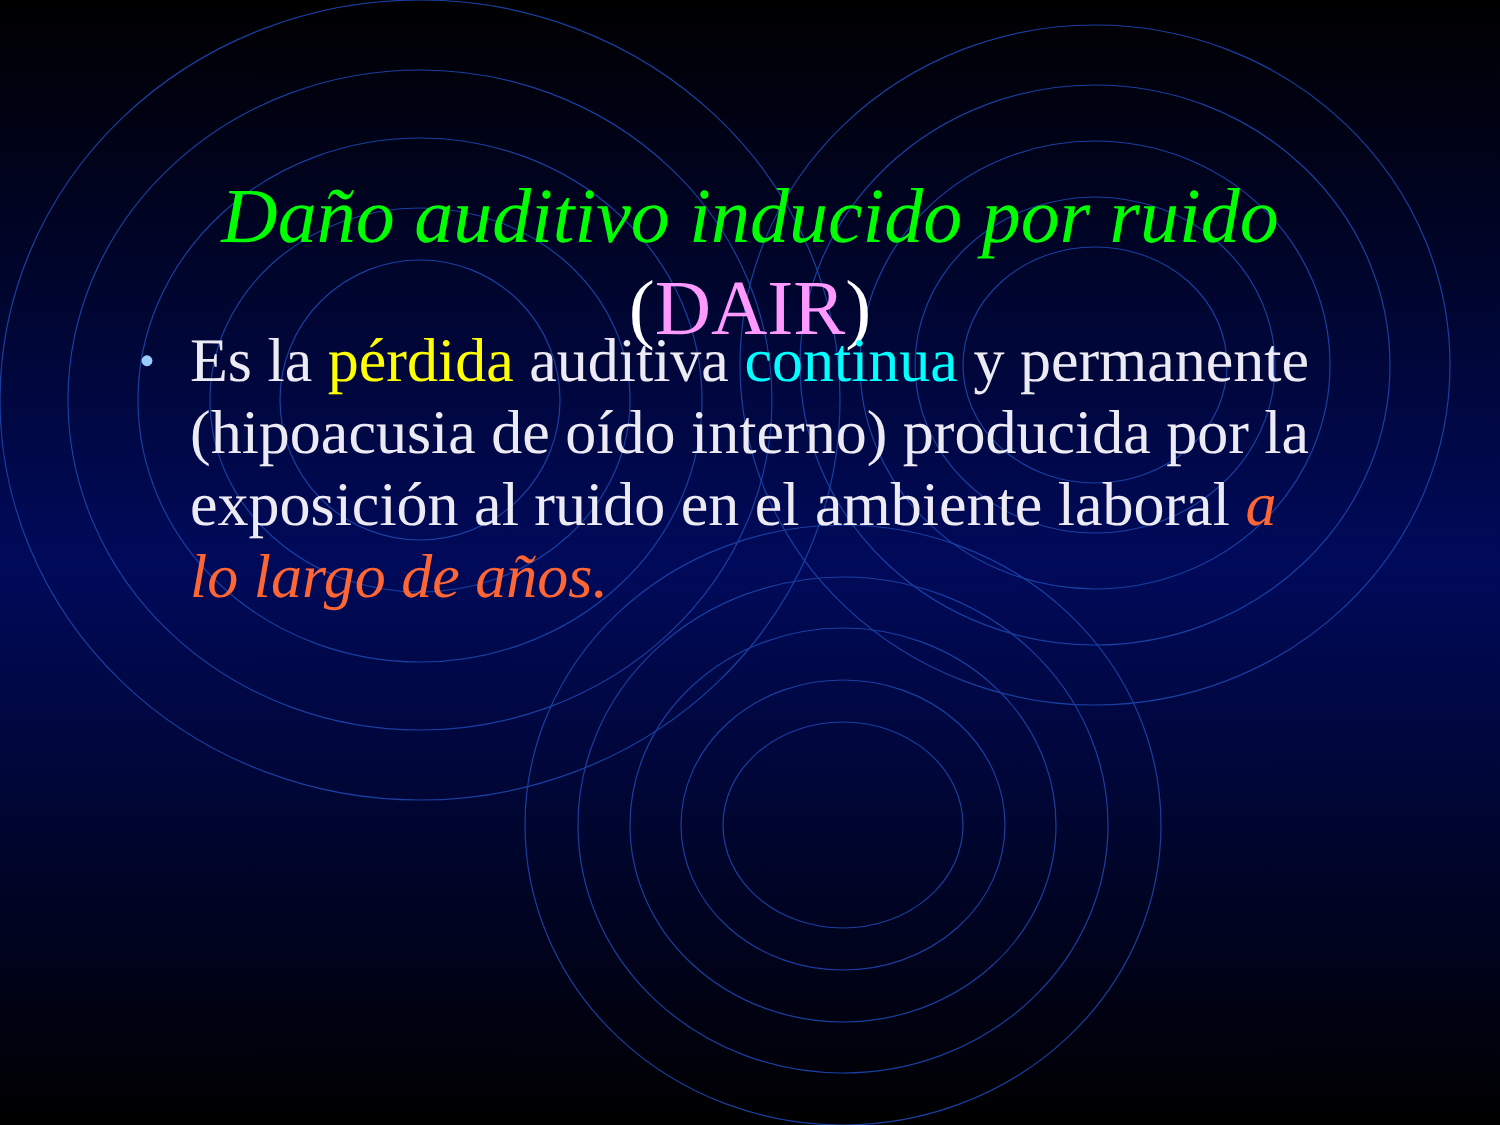Daño auditivo inducido por ruido
(DAIR)
• Es la pérdida auditiva continua y permanente (hipoacusia de oído interno) producida por la exposición al ruido en el ambiente laboral a lo largo de años.